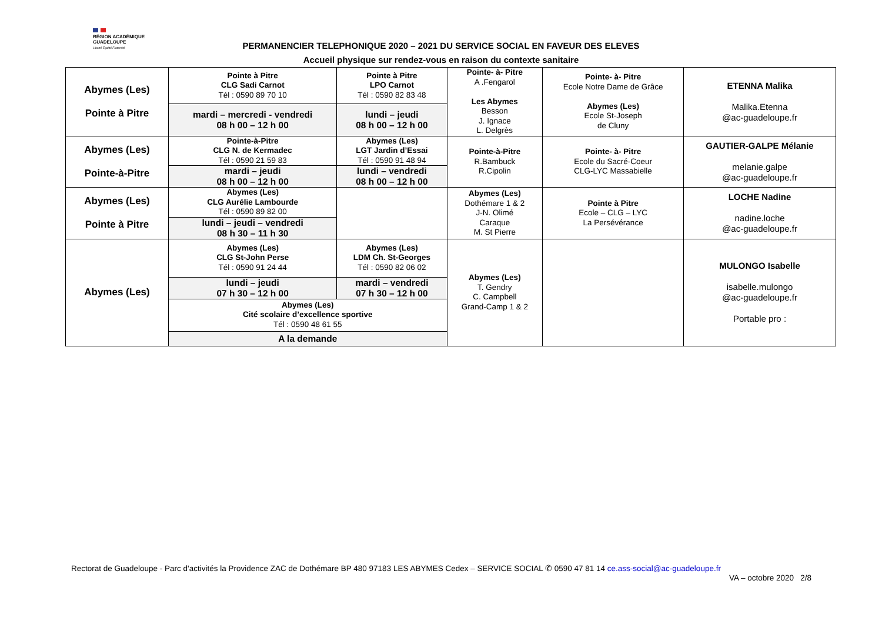RÉGION ACADÉMIQUE
GUADELOUPE
Liberté Égalité Fraternité
PERMANENCIER TELEPHONIQUE 2020 – 2021 DU SERVICE SOCIAL EN FAVEUR DES ELEVES
Accueil physique sur rendez-vous en raison du contexte sanitaire
| Abymes (Les) Pointe à Pitre | Pointe à Pitre CLG Sadi Carnot Tél : 0590 89 70 10 | Pointe à Pitre LPO Carnot Tél : 0590 82 83 48 | Pointe- à- Pitre A .Fengarol Les Abymes Besson J. Ignace L. Delgrès | Pointe- à- Pitre Ecole Notre Dame de Grâce Abymes (Les) Ecole St-Joseph de Cluny | ETENNA Malika Malika.Etenna @ac-guadeloupe.fr |
| | mardi – mercredi - vendredi 08 h 00 – 12 h 00 | lundi – jeudi 08 h 00 – 12 h 00 | | | |
| Abymes (Les) Pointe-à-Pitre | Pointe-à-Pitre CLG N. de Kermadec Tél : 0590 21 59 83 | Abymes (Les) LGT Jardin d’Essai Tél : 0590 91 48 94 | Pointe-à-Pitre R.Bambuck R.Cipolin | Pointe- à- Pitre Ecole du Sacré-Coeur CLG-LYC Massabielle | GAUTIER-GALPE Mélanie melanie.galpe @ac-guadeloupe.fr |
| | mardi – jeudi 08 h 00 – 12 h 00 | lundi – vendredi 08 h 00 – 12 h 00 | | | |
| Abymes (Les) Pointe à Pitre | Abymes (Les) CLG Aurélie Lambourde Tél : 0590 89 82 00 | | Abymes (Les) Dothémare 1 & 2 J-N. Olimé Caraque M. St Pierre | Pointe à Pitre Ecole – CLG – LYC La Persévérance | LOCHE Nadine nadine.loche @ac-guadeloupe.fr |
| | lundi – jeudi – vendredi 08 h 30 – 11 h 30 | | | | |
| Abymes (Les) | Abymes (Les) CLG St-John Perse Tél : 0590 91 24 44 | Abymes (Les) LDM Ch. St-Georges Tél : 0590 82 06 02 | Abymes (Les) T. Gendry C. Campbell Grand-Camp 1 & 2 | | MULONGO Isabelle isabelle.mulongo @ac-guadeloupe.fr Portable pro : |
| | lundi – jeudi 07 h 30 – 12 h 00 | mardi – vendredi 07 h 30 – 12 h 00 | | | |
| | Abymes (Les) Cité scolaire d’excellence sportive Tél : 0590 48 61 55 | | | | |
| | A la demande | | | | |
Rectorat de Guadeloupe - Parc d'activités la Providence ZAC de Dothémare BP 480 97183 LES ABYMES Cedex – SERVICE SOCIAL ✆ 0590 47 81 14 ce.ass-social@ac-guadeloupe.fr
VA – octobre 2020 2/8